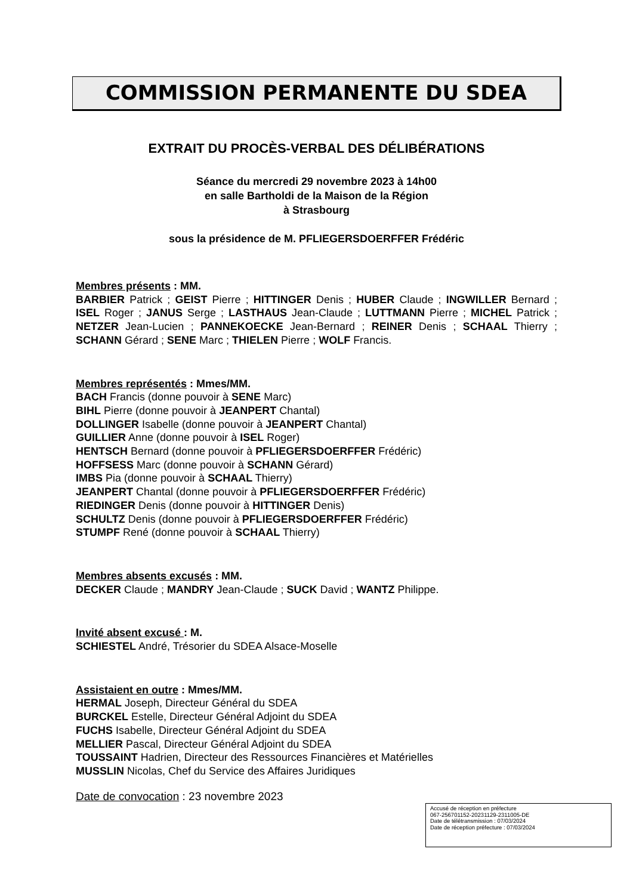COMMISSION PERMANENTE DU SDEA
EXTRAIT DU PROCÈS-VERBAL DES DÉLIBÉRATIONS
Séance du mercredi 29 novembre 2023 à 14h00
en salle Bartholdi de la Maison de la Région
à Strasbourg
sous la présidence de M. PFLIEGERSDOERFFER Frédéric
Membres présents : MM.
BARBIER Patrick ; GEIST Pierre ; HITTINGER Denis ; HUBER Claude ; INGWILLER Bernard ; ISEL Roger ; JANUS Serge ; LASTHAUS Jean-Claude ; LUTTMANN Pierre ; MICHEL Patrick ; NETZER Jean-Lucien ; PANNEKOECKE Jean-Bernard ; REINER Denis ; SCHAAL Thierry ; SCHANN Gérard ; SENE Marc ; THIELEN Pierre ; WOLF Francis.
Membres représentés : Mmes/MM.
BACH Francis (donne pouvoir à SENE Marc)
BIHL Pierre (donne pouvoir à JEANPERT Chantal)
DOLLINGER Isabelle (donne pouvoir à JEANPERT Chantal)
GUILLIER Anne (donne pouvoir à ISEL Roger)
HENTSCH Bernard (donne pouvoir à PFLIEGERSDOERFFER Frédéric)
HOFFSESS Marc (donne pouvoir à SCHANN Gérard)
IMBS Pia (donne pouvoir à SCHAAL Thierry)
JEANPERT Chantal (donne pouvoir à PFLIEGERSDOERFFER Frédéric)
RIEDINGER Denis (donne pouvoir à HITTINGER Denis)
SCHULTZ Denis (donne pouvoir à PFLIEGERSDOERFFER Frédéric)
STUMPF René (donne pouvoir à SCHAAL Thierry)
Membres absents excusés : MM.
DECKER Claude ; MANDRY Jean-Claude ; SUCK David ; WANTZ Philippe.
Invité absent excusé : M.
SCHIESTEL André, Trésorier du SDEA Alsace-Moselle
Assistaient en outre : Mmes/MM.
HERMAL Joseph, Directeur Général du SDEA
BURCKEL Estelle, Directeur Général Adjoint du SDEA
FUCHS Isabelle, Directeur Général Adjoint du SDEA
MELLIER Pascal, Directeur Général Adjoint du SDEA
TOUSSAINT Hadrien, Directeur des Ressources Financières et Matérielles
MUSSLIN Nicolas, Chef du Service des Affaires Juridiques
Date de convocation : 23 novembre 2023
Accusé de réception en préfecture
067-256701152-20231129-2311005-DE
Date de télétransmission : 07/03/2024
Date de réception préfecture : 07/03/2024